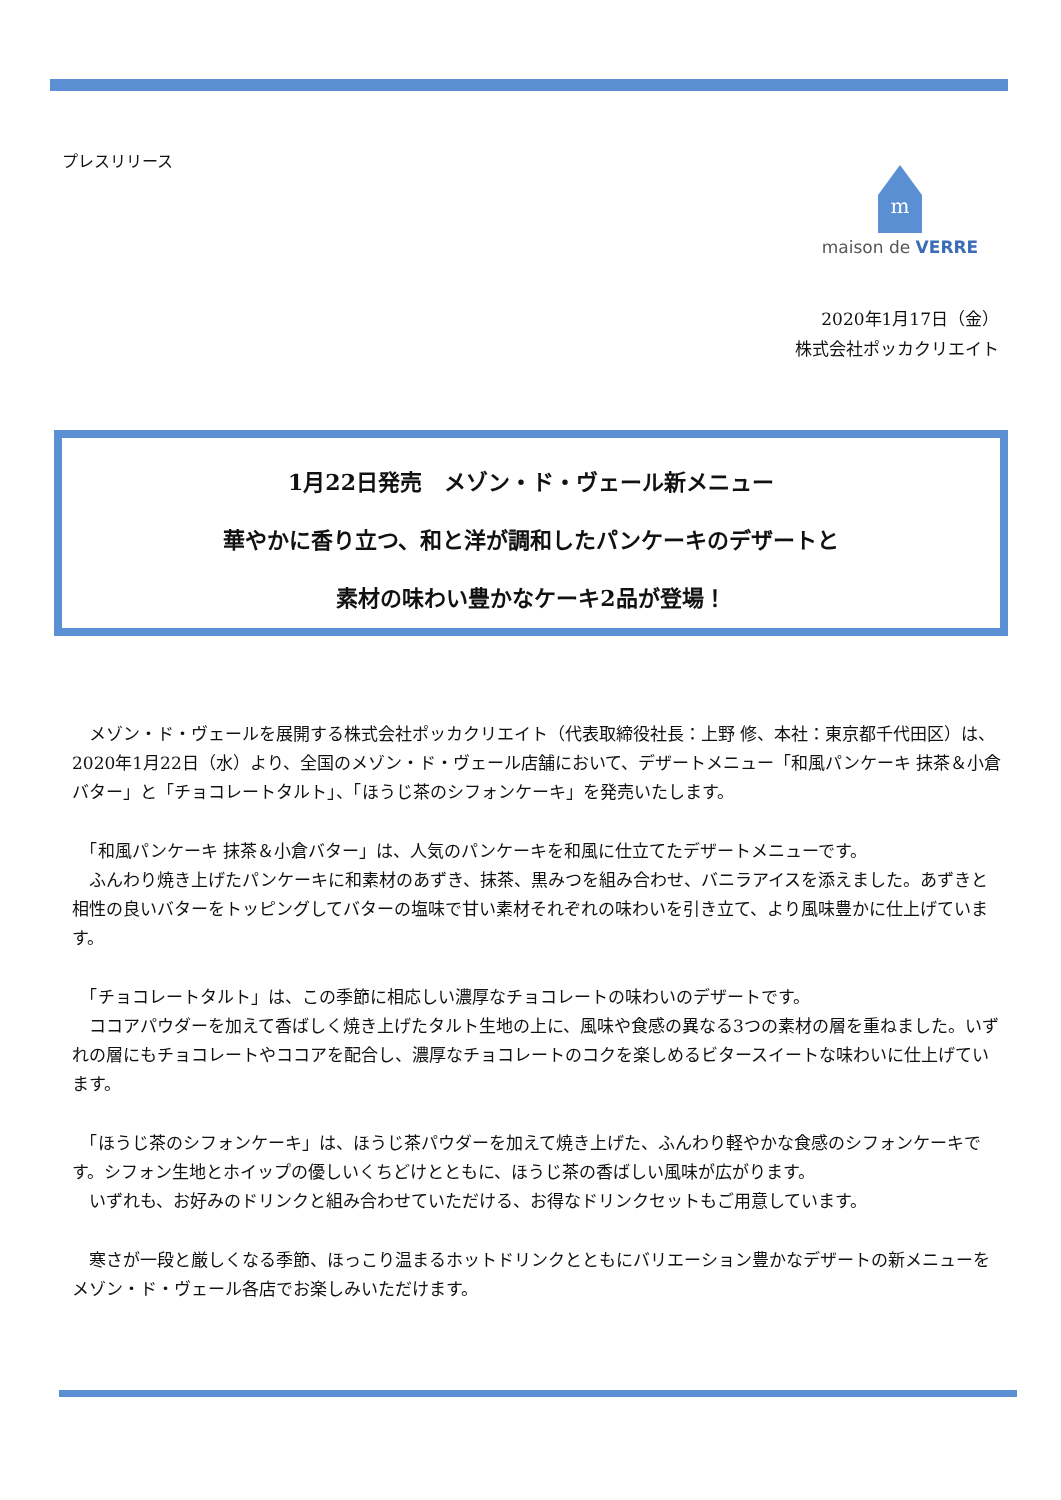プレスリリース
m
maison de VERRE
2020年1月17日（金）
株式会社ポッカクリエイト
1月22日発売　メゾン・ド・ヴェール新メニュー
華やかに香り立つ、和と洋が調和したパンケーキのデザートと
素材の味わい豊かなケーキ2品が登場！
　メゾン・ド・ヴェールを展開する株式会社ポッカクリエイト（代表取締役社長：上野 修、本社：東京都千代田区）は、2020年1月22日（水）より、全国のメゾン・ド・ヴェール店舗において、デザートメニュー「和風パンケーキ 抹茶＆小倉バター」と「チョコレートタルト」、「ほうじ茶のシフォンケーキ」を発売いたします。
　「和風パンケーキ 抹茶＆小倉バター」は、人気のパンケーキを和風に仕立てたデザートメニューです。
　ふんわり焼き上げたパンケーキに和素材のあずき、抹茶、黒みつを組み合わせ、バニラアイスを添えました。あずきと相性の良いバターをトッピングしてバターの塩味で甘い素材それぞれの味わいを引き立て、より風味豊かに仕上げています。
　「チョコレートタルト」は、この季節に相応しい濃厚なチョコレートの味わいのデザートです。
　ココアパウダーを加えて香ばしく焼き上げたタルト生地の上に、風味や食感の異なる3つの素材の層を重ねました。いずれの層にもチョコレートやココアを配合し、濃厚なチョコレートのコクを楽しめるビタースイートな味わいに仕上げています。
　「ほうじ茶のシフォンケーキ」は、ほうじ茶パウダーを加えて焼き上げた、ふんわり軽やかな食感のシフォンケーキです。シフォン生地とホイップの優しいくちどけとともに、ほうじ茶の香ばしい風味が広がります。
　いずれも、お好みのドリンクと組み合わせていただける、お得なドリンクセットもご用意しています。
　寒さが一段と厳しくなる季節、ほっこり温まるホットドリンクとともにバリエーション豊かなデザートの新メニューをメゾン・ド・ヴェール各店でお楽しみいただけます。